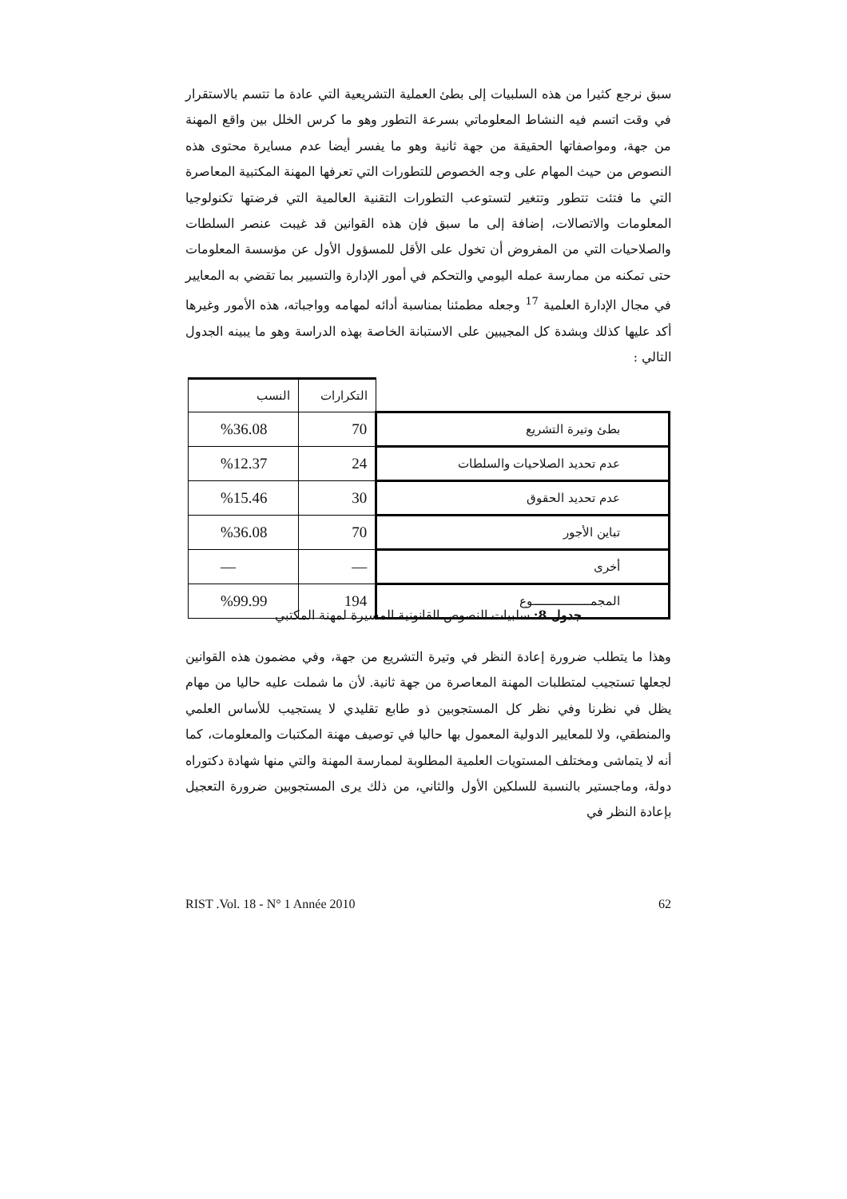سبق نرجع كثيرا من هذه السلبيات إلى بطئ العملية التشريعية التي عادة ما تتسم بالاستقرار في وقت اتسم فيه النشاط المعلوماتي بسرعة التطور وهو ما كرس الخلل بين واقع المهنة من جهة، ومواصفاتها الحقيقة من جهة ثانية وهو ما يفسر أيضا عدم مسايرة محتوى هذه النصوص من حيث المهام على وجه الخصوص للتطورات التي تعرفها المهنة المكتبية المعاصرة التي ما فتئت تتطور وتتغير لتستوعب التطورات التقنية العالمية التي فرضتها تكنولوجيا المعلومات والاتصالات، إضافة إلى ما سبق فإن هذه القوانين قد غيبت عنصر السلطات والصلاحيات التي من المفروض أن تخول على الأقل للمسؤول الأول عن مؤسسة المعلومات حتى تمكنه من ممارسة عمله اليومي والتحكم في أمور الإدارة والتسيير بما تقضي به المعايير في مجال الإدارة العلمية <sup>17</sup> وجعله مطمئنا بمناسبة أدائه لمهامه وواجباته، هذه الأمور وغيرها أكد عليها كذلك وبشدة كل المجيبين على الاستبانة الخاصة بهذه الدراسة وهو ما يبينه الجدول التالي :
| | التكرارات | النسب |
| بطئ وتيرة التشريع | 70 | %36.08 |
| عدم تحديد الصلاحيات والسلطات | 24 | %12.37 |
| عدم تحديد الحقوق | 30 | %15.46 |
| تباين الأجور | 70 | %36.08 |
| أخرى | — | — |
| المجمــــــــــــــــــوع | 194 | %99.99 |
جدول 8: سلبيات النصوص القانونية المسيرة لمهنة المكتبي
وهذا ما يتطلب ضرورة إعادة النظر في وتيرة التشريع من جهة، وفي مضمون هذه القوانين لجعلها تستجيب لمتطلبات المهنة المعاصرة من جهة ثانية. لأن ما شملت عليه حاليا من مهام يظل في نظرنا وفي نظر كل المستجوبين ذو طابع تقليدي لا يستجيب للأساس العلمي والمنطقي، ولا للمعايير الدولية المعمول بها حاليا في توصيف مهنة المكتبات والمعلومات، كما أنه لا يتماشى ومختلف المستويات العلمية المطلوبة لممارسة المهنة والتي منها شهادة دكتوراه دولة، وماجستير بالنسبة للسلكين الأول والثاني، من ذلك يرى المستجوبين ضرورة التعجيل بإعادة النظر في
RIST .Vol. 18 - N° 1 Année 2010 62